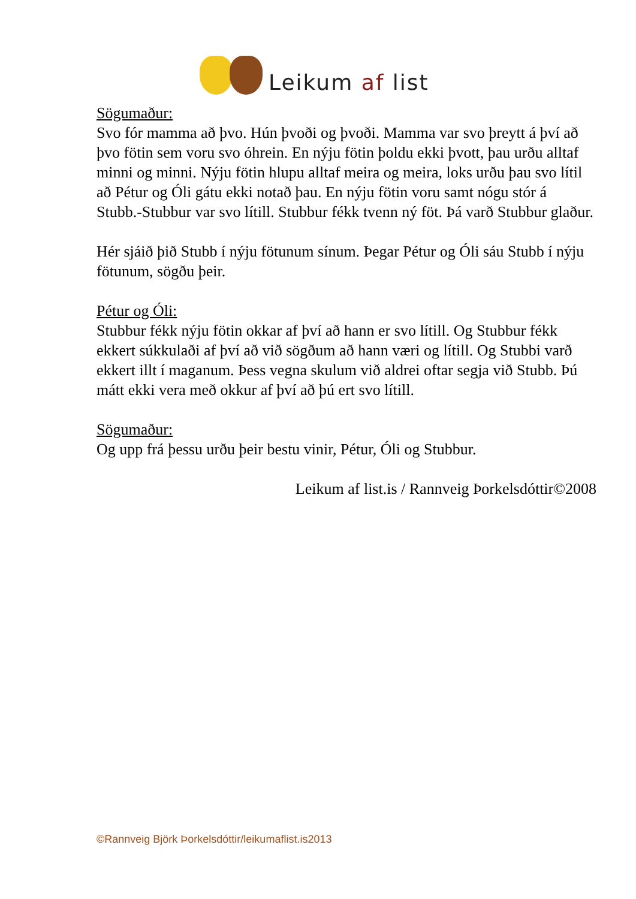Leikum af list
Sögumaður:
Svo fór mamma að þvo. Hún þvoði og þvoði. Mamma var svo þreytt á því að þvo fötin sem voru svo óhrein. En nýju fötin þoldu ekki þvott, þau urðu alltaf minni og minni. Nýju fötin hlupu alltaf meira og meira, loks urðu þau svo lítil að Pétur og Óli gátu ekki notað þau. En nýju fötin voru samt nógu stór á Stubb.-Stubbur var svo lítill. Stubbur fékk tvenn ný föt. Þá varð Stubbur glaður.
Hér sjáið þið Stubb í nýju fötunum sínum. Þegar Pétur og Óli sáu Stubb í nýju fötunum, sögðu þeir.
Pétur og Óli:
Stubbur fékk nýju fötin okkar af því að hann er svo lítill. Og Stubbur fékk ekkert súkkulaði af því að við sögðum að hann væri og lítill. Og Stubbi varð ekkert illt í maganum. Þess vegna skulum við aldrei oftar segja við Stubb. Þú mátt ekki vera með okkur af því að þú ert svo lítill.
Sögumaður:
Og upp frá þessu urðu þeir bestu vinir, Pétur, Óli og Stubbur.
Leikum af list.is / Rannveig Þorkelsdóttir©2008
©Rannveig Björk Þorkelsdóttir/leikumaflist.is2013